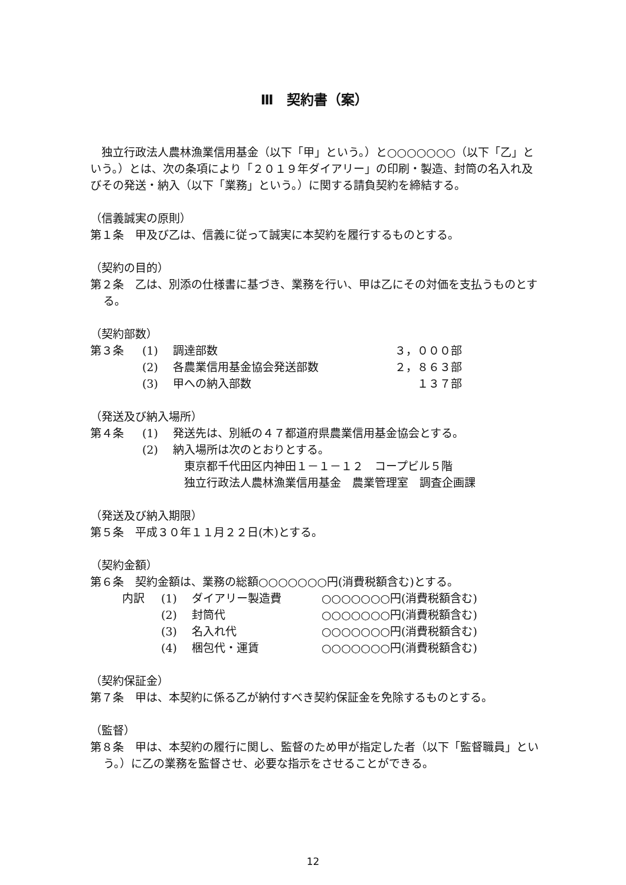Ⅲ　契約書（案）
　独立行政法人農林漁業信用基金（以下「甲」という。）と○○○○○○○（以下「乙」という。）とは、次の条項により「２０１９年ダイアリー」の印刷・製造、封筒の名入れ及びその発送・納入（以下「業務」という。）に関する請負契約を締結する。
（信義誠実の原則）
第１条　甲及び乙は、信義に従って誠実に本契約を履行するものとする。
（契約の目的）
第２条　乙は、別添の仕様書に基づき、業務を行い、甲は乙にその対価を支払うものとする。
（契約部数）
| 第３条 | (1) | 調達部数 | ３，０００部 |
| | (2) | 各農業信用基金協会発送部数 | ２，８６３部 |
| | (3) | 甲への納入部数 | １３７部 |
（発送及び納入場所）
| 第４条 | (1) | 発送先は、別紙の４７都道府県農業信用基金協会とする。 |
| | (2) | 納入場所は次のとおりとする。 東京都千代田区内神田１－１－１２ コープビル５階 独立行政法人農林漁業信用基金 農業管理室 調査企画課 |
（発送及び納入期限）
第５条　平成３０年１１月２２日(木)とする。
（契約金額）
第６条　契約金額は、業務の総額○○○○○○○円(消費税額含む)とする。
| 内訳 | (1) | ダイアリー製造費 | ○○○○○○○円(消費税額含む) |
| | (2) | 封筒代 | ○○○○○○○円(消費税額含む) |
| | (3) | 名入れ代 | ○○○○○○○円(消費税額含む) |
| | (4) | 梱包代・運賃 | ○○○○○○○円(消費税額含む) |
（契約保証金）
第７条　甲は、本契約に係る乙が納付すべき契約保証金を免除するものとする。
（監督）
第８条　甲は、本契約の履行に関し、監督のため甲が指定した者（以下「監督職員」という。）に乙の業務を監督させ、必要な指示をさせることができる。
12